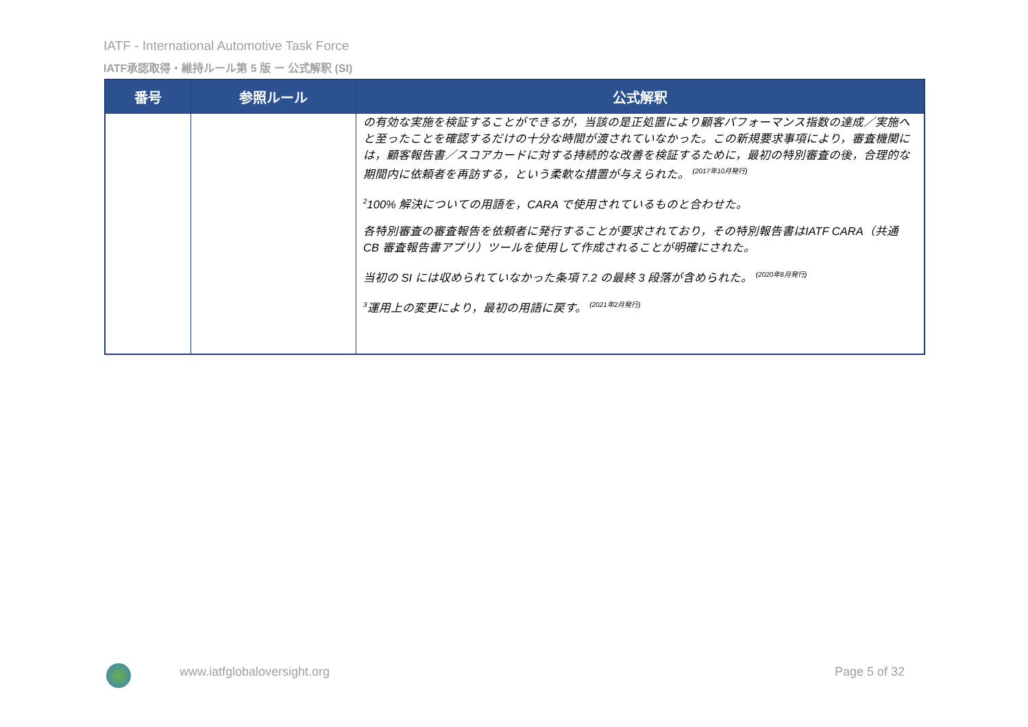IATF - International Automotive Task Force
IATF承認取得・維持ルール第 5 版 ー 公式解釈 (SI)
| 番号 | 参照ルール | 公式解釈 |
| --- | --- | --- |
| | | の有効な実施を検証することができるが，当該の是正処置により顧客パフォーマンス指数の達成／実施へと至ったことを確認するだけの十分な時間が渡されていなかった。この新規要求事項により，審査機関には，顧客報告書／スコアカードに対する持続的な改善を検証するために，最初の特別審査の後，合理的な期間内に依頼者を再訪する，という柔軟な措置が与えられた。 <sup>(2017年10月発行)</sup> <sup>2</sup> 100% 解決についての用語を，CARA で使用されているものと合わせた。 各特別審査の審査報告を依頼者に発行することが要求されており，その特別報告書はIATF CARA（共通 CB 審査報告書アプリ）ツールを使用して作成されることが明確にされた。 当初の SI には収められていなかった条項 7.2 の最終 3 段落が含められた。 <sup>(2020年8月発行)</sup> <sup>3</sup> 運用上の変更により，最初の用語に戻す。 <sup>(2021年2月発行)</sup> |
www.iatfglobaloversight.org Page 5 of 32